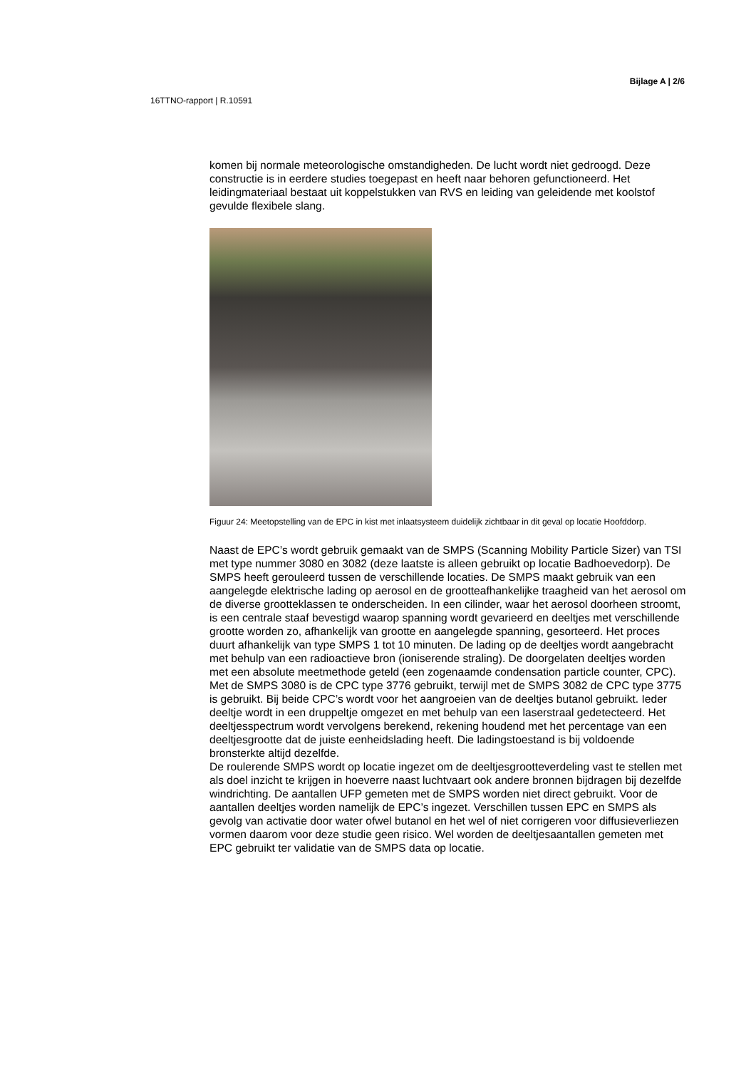Bijlage A | 2/6
16TTNO-rapport | R.10591
komen bij normale meteorologische omstandigheden. De lucht wordt niet gedroogd. Deze constructie is in eerdere studies toegepast en heeft naar behoren gefunctioneerd. Het leidingmateriaal bestaat uit koppelstukken van RVS en leiding van geleidende met koolstof gevulde flexibele slang.
Figuur 24: Meetopstelling van de EPC in kist met inlaatsysteem duidelijk zichtbaar in dit geval op locatie Hoofddorp.
Naast de EPC’s wordt gebruik gemaakt van de SMPS (Scanning Mobility Particle Sizer) van TSI met type nummer 3080 en 3082 (deze laatste is alleen gebruikt op locatie Badhoevedorp). De SMPS heeft gerouleerd tussen de verschillende locaties. De SMPS maakt gebruik van een aangelegde elektrische lading op aerosol en de grootteafhankelijke traagheid van het aerosol om de diverse grootteklassen te onderscheiden. In een cilinder, waar het aerosol doorheen stroomt, is een centrale staaf bevestigd waarop spanning wordt gevarieerd en deeltjes met verschillende grootte worden zo, afhankelijk van grootte en aangelegde spanning, gesorteerd. Het proces duurt afhankelijk van type SMPS 1 tot 10 minuten. De lading op de deeltjes wordt aangebracht met behulp van een radioactieve bron (ioniserende straling). De doorgelaten deeltjes worden met een absolute meetmethode geteld (een zogenaamde condensation particle counter, CPC). Met de SMPS 3080 is de CPC type 3776 gebruikt, terwijl met de SMPS 3082 de CPC type 3775 is gebruikt. Bij beide CPC’s wordt voor het aangroeien van de deeltjes butanol gebruikt. Ieder deeltje wordt in een druppeltje omgezet en met behulp van een laserstraal gedetecteerd. Het deeltjesspectrum wordt vervolgens berekend, rekening houdend met het percentage van een deeltjesgrootte dat de juiste eenheidslading heeft. Die ladingstoestand is bij voldoende bronsterkte altijd dezelfde.
De roulerende SMPS wordt op locatie ingezet om de deeltjesgrootteverdeling vast te stellen met als doel inzicht te krijgen in hoeverre naast luchtvaart ook andere bronnen bijdragen bij dezelfde windrichting. De aantallen UFP gemeten met de SMPS worden niet direct gebruikt. Voor de aantallen deeltjes worden namelijk de EPC’s ingezet. Verschillen tussen EPC en SMPS als gevolg van activatie door water ofwel butanol en het wel of niet corrigeren voor diffusieverliezen vormen daarom voor deze studie geen risico. Wel worden de deeltjesaantallen gemeten met EPC gebruikt ter validatie van de SMPS data op locatie.